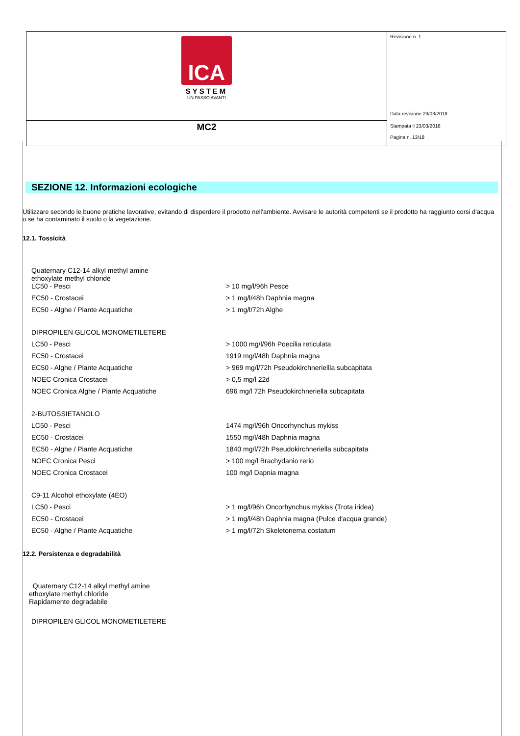ICA
SYSTEM
UN PASSO AVANTI
MC2
Revisione n. 1
Data revisione 23/03/2018
Stampata il 23/03/2018
Pagina n. 13/18
SEZIONE 12. Informazioni ecologiche
Utilizzare secondo le buone pratiche lavorative, evitando di disperdere il prodotto nell'ambiente. Avvisare le autorità competenti se il prodotto ha raggiunto corsi d'acqua o se ha contaminato il suolo o la vegetazione.
12.1. Tossicità
| Quaternary C12-14 alkyl methyl amine ethoxylate methyl chloride | |
| LC50 - Pesci | > 10 mg/l/96h Pesce |
| EC50 - Crostacei | > 1 mg/l/48h Daphnia magna |
| EC50 - Alghe / Piante Acquatiche | > 1 mg/l/72h Alghe |
| DIPROPILEN GLICOL MONOMETILETERE | |
| LC50 - Pesci | > 1000 mg/l/96h Poecilia reticulata |
| EC50 - Crostacei | 1919 mg/l/48h Daphnia magna |
| EC50 - Alghe / Piante Acquatiche | > 969 mg/l/72h Pseudokirchneriellla subcapitata |
| NOEC Cronica Crostacei | > 0,5 mg/l 22d |
| NOEC Cronica Alghe / Piante Acquatiche | 696 mg/l 72h Pseudokirchneriella subcapitata |
| 2-BUTOSSIETANOLO | |
| LC50 - Pesci | 1474 mg/l/96h Oncorhynchus mykiss |
| EC50 - Crostacei | 1550 mg/l/48h Daphnia magna |
| EC50 - Alghe / Piante Acquatiche | 1840 mg/l/72h Pseudokirchneriella subcapitata |
| NOEC Cronica Pesci | > 100 mg/l Brachydanio rerio |
| NOEC Cronica Crostacei | 100 mg/l Dapnia magna |
| C9-11 Alcohol ethoxylate (4EO) | |
| LC50 - Pesci | > 1 mg/l/96h Oncorhynchus mykiss (Trota iridea) |
| EC50 - Crostacei | > 1 mg/l/48h Daphnia magna (Pulce d'acqua grande) |
| EC50 - Alghe / Piante Acquatiche | > 1 mg/l/72h Skeletonema costatum |
12.2. Persistenza e degradabilità
Quaternary C12-14 alkyl methyl amine
ethoxylate methyl chloride
Rapidamente degradabile
DIPROPILEN GLICOL MONOMETILETERE